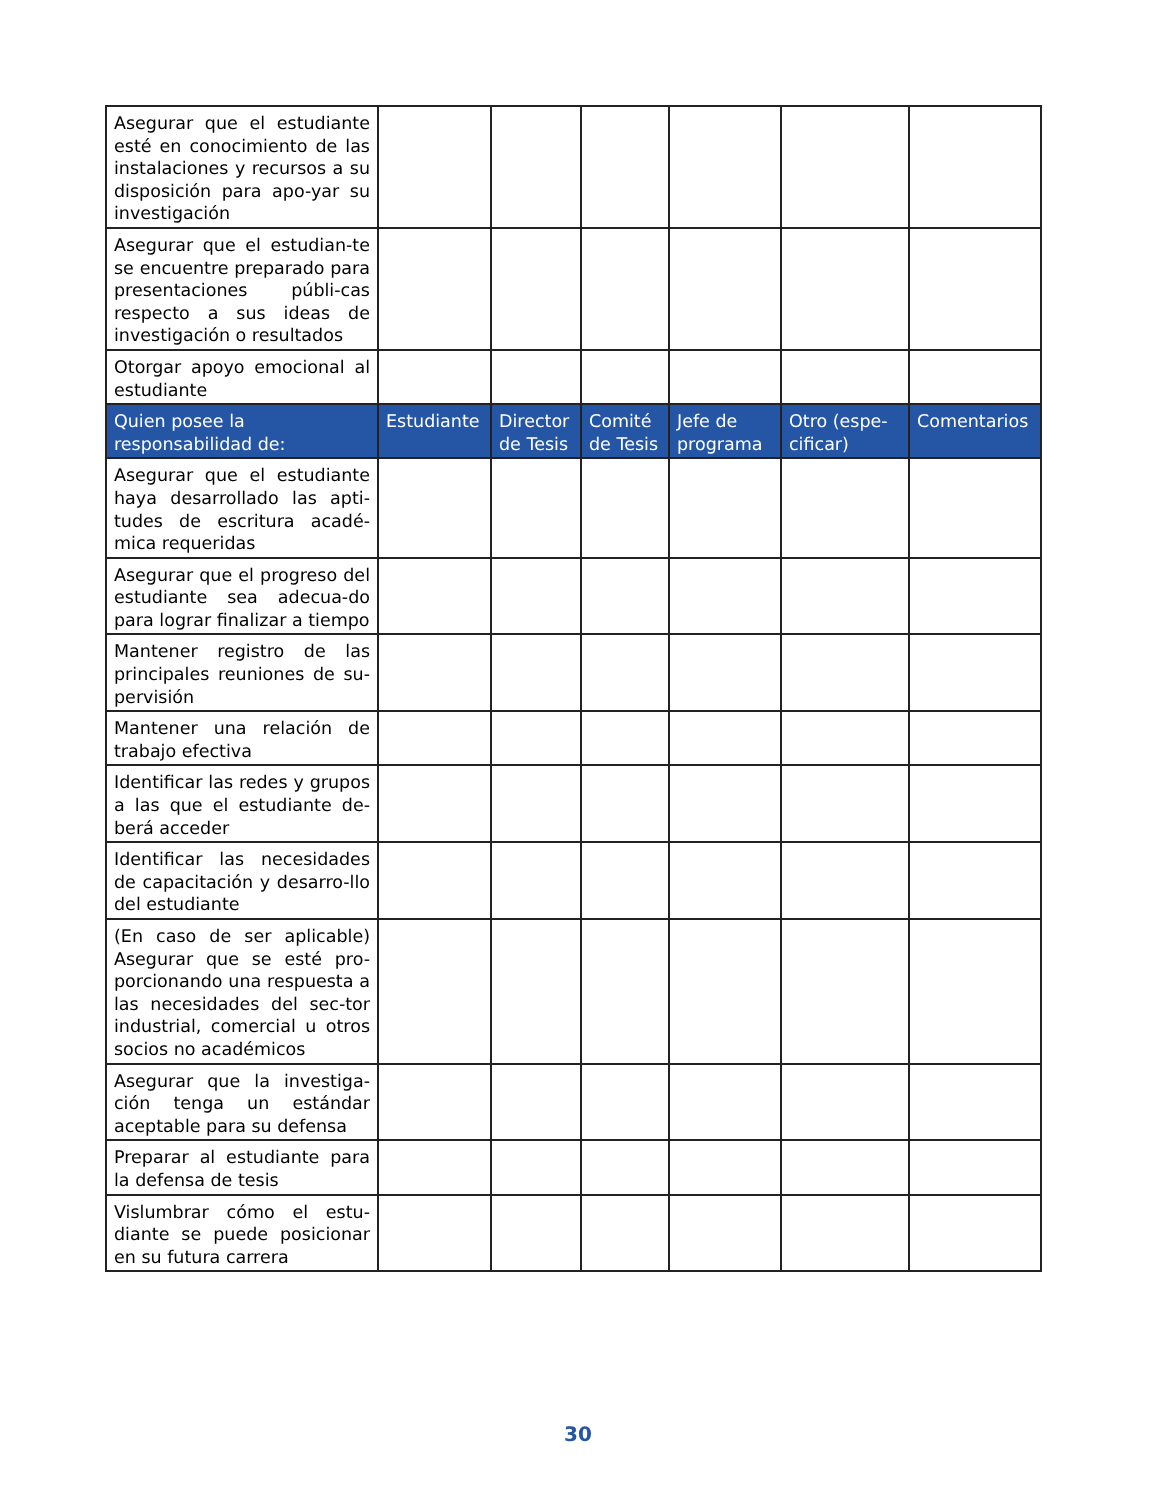| Asegurar que el estudiante esté en conocimiento de las instalaciones y recursos a su disposición para apo-yar su investigación | | | | | | |
| Asegurar que el estudian-te se encuentre preparado para presentaciones públi-cas respecto a sus ideas de investigación o resultados | | | | | | |
| Otorgar apoyo emocional al estudiante | | | | | | |
| Quien posee la responsabilidad de: | Estudiante | Director de Tesis | Comité de Tesis | Jefe de programa | Otro (espe-cificar) | Comentarios |
| Asegurar que el estudiante haya desarrollado las apti-tudes de escritura acadé-mica requeridas | | | | | | |
| Asegurar que el progreso del estudiante sea adecua-do para lograr finalizar a tiempo | | | | | | |
| Mantener registro de las principales reuniones de su-pervisión | | | | | | |
| Mantener una relación de trabajo efectiva | | | | | | |
| Identificar las redes y grupos a las que el estudiante de-berá acceder | | | | | | |
| Identificar las necesidades de capacitación y desarro-llo del estudiante | | | | | | |
| (En caso de ser aplicable) Asegurar que se esté pro-porcionando una respuesta a las necesidades del sec-tor industrial, comercial u otros socios no académicos | | | | | | |
| Asegurar que la investiga-ción tenga un estándar aceptable para su defensa | | | | | | |
| Preparar al estudiante para la defensa de tesis | | | | | | |
| Vislumbrar cómo el estu-diante se puede posicionar en su futura carrera | | | | | | |
30